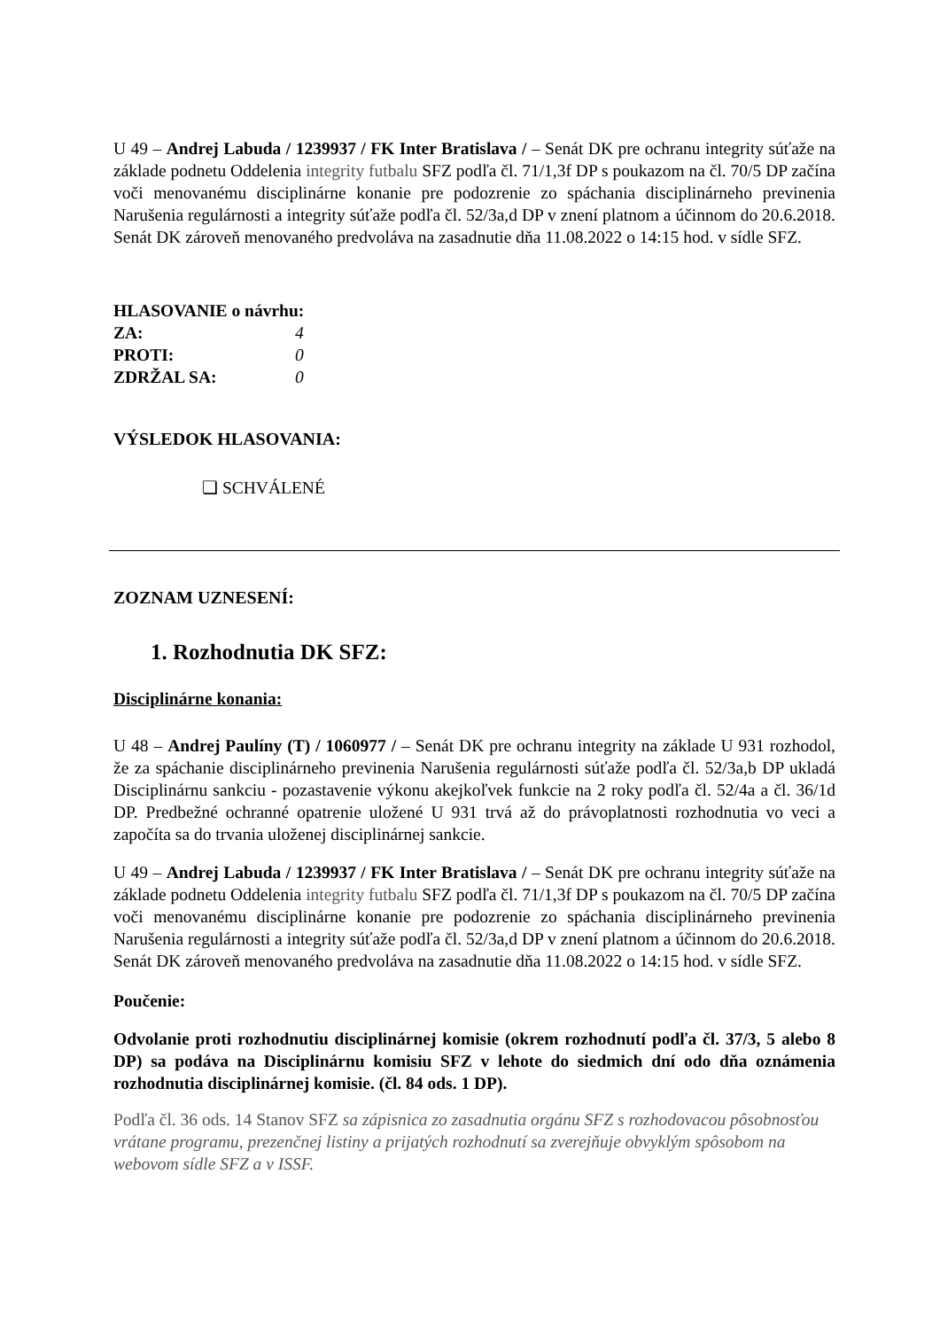U 49 – Andrej Labuda / 1239937 / FK Inter Bratislava / – Senát DK pre ochranu integrity súťaže na základe podnetu Oddelenia integrity futbalu SFZ podľa čl. 71/1,3f DP s poukazom na čl. 70/5 DP začína voči menovanému disciplinárne konanie pre podozrenie zo spáchania disciplinárneho previnenia Narušenia regulárnosti a integrity súťaže podľa čl. 52/3a,d DP v znení platnom a účinnom do 20.6.2018. Senát DK zároveň menovaného predvoláva na zasadnutie dňa 11.08.2022 o 14:15 hod. v sídle SFZ.
HLASOVANIE o návrhu:
ZA: 4
PROTI: 0
ZDRŽAL SA: 0
VÝSLEDOK HLASOVANIA:
❏ SCHVÁLENÉ
ZOZNAM UZNESENÍ:
1. Rozhodnutia DK SFZ:
Disciplinárne konania:
U 48 – Andrej Paulíny (T) / 1060977 / – Senát DK pre ochranu integrity na základe U 931 rozhodol, že za spáchanie disciplinárneho previnenia Narušenia regulárnosti súťaže podľa čl. 52/3a,b DP ukladá Disciplinárnu sankciu - pozastavenie výkonu akejkoľvek funkcie na 2 roky podľa čl. 52/4a a čl. 36/1d DP. Predbežné ochranné opatrenie uložené U 931 trvá až do právoplatnosti rozhodnutia vo veci a započíta sa do trvania uloženej disciplinárnej sankcie.
U 49 – Andrej Labuda / 1239937 / FK Inter Bratislava / – Senát DK pre ochranu integrity súťaže na základe podnetu Oddelenia integrity futbalu SFZ podľa čl. 71/1,3f DP s poukazom na čl. 70/5 DP začína voči menovanému disciplinárne konanie pre podozrenie zo spáchania disciplinárneho previnenia Narušenia regulárnosti a integrity súťaže podľa čl. 52/3a,d DP v znení platnom a účinnom do 20.6.2018. Senát DK zároveň menovaného predvoláva na zasadnutie dňa 11.08.2022 o 14:15 hod. v sídle SFZ.
Poučenie:
Odvolanie proti rozhodnutiu disciplinárnej komisie (okrem rozhodnutí podľa čl. 37/3, 5 alebo 8 DP) sa podáva na Disciplinárnu komisiu SFZ v lehote do siedmich dní odo dňa oznámenia rozhodnutia disciplinárnej komisie. (čl. 84 ods. 1 DP).
Podľa čl. 36 ods. 14 Stanov SFZ sa zápisnica zo zasadnutia orgánu SFZ s rozhodovacou pôsobnosťou vrátane programu, prezenčnej listiny a prijatých rozhodnutí sa zverejňuje obvyklým spôsobom na webovom sídle SFZ a v ISSF.